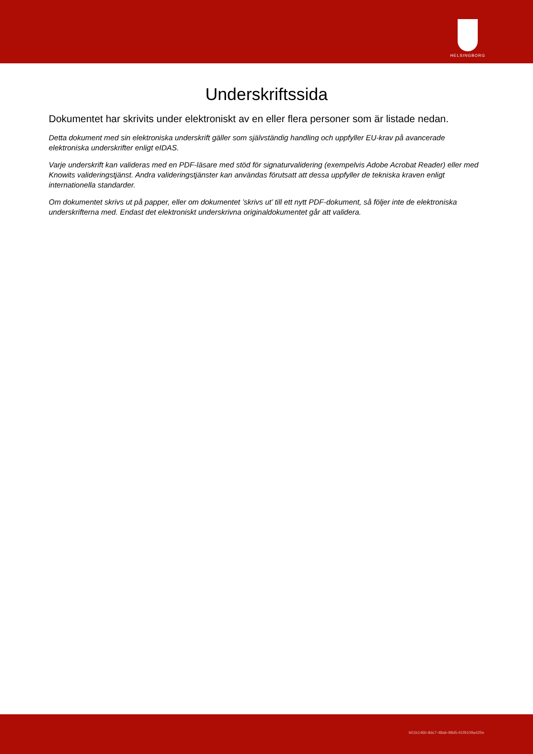HELSINGBORG
Underskriftssida
Dokumentet har skrivits under elektroniskt av en eller flera personer som är listade nedan.
Detta dokument med sin elektroniska underskrift gäller som självständig handling och uppfyller EU-krav på avancerade elektroniska underskrifter enligt eIDAS.
Varje underskrift kan valideras med en PDF-läsare med stöd för signaturvalidering (exempelvis Adobe Acrobat Reader) eller med Knowits valideringstjänst. Andra valideringstjänster kan användas förutsatt att dessa uppfyller de tekniska kraven enligt internationella standarder.
Om dokumentet skrivs ut på papper, eller om dokumentet ’skrivs ut’ till ett nytt PDF-dokument, så följer inte de elektroniska underskrifterna med. Endast det elektroniskt underskrivna originaldokumentet går att validera.
b01b146b-8dc7-48ab-98d5-91f9109a425e